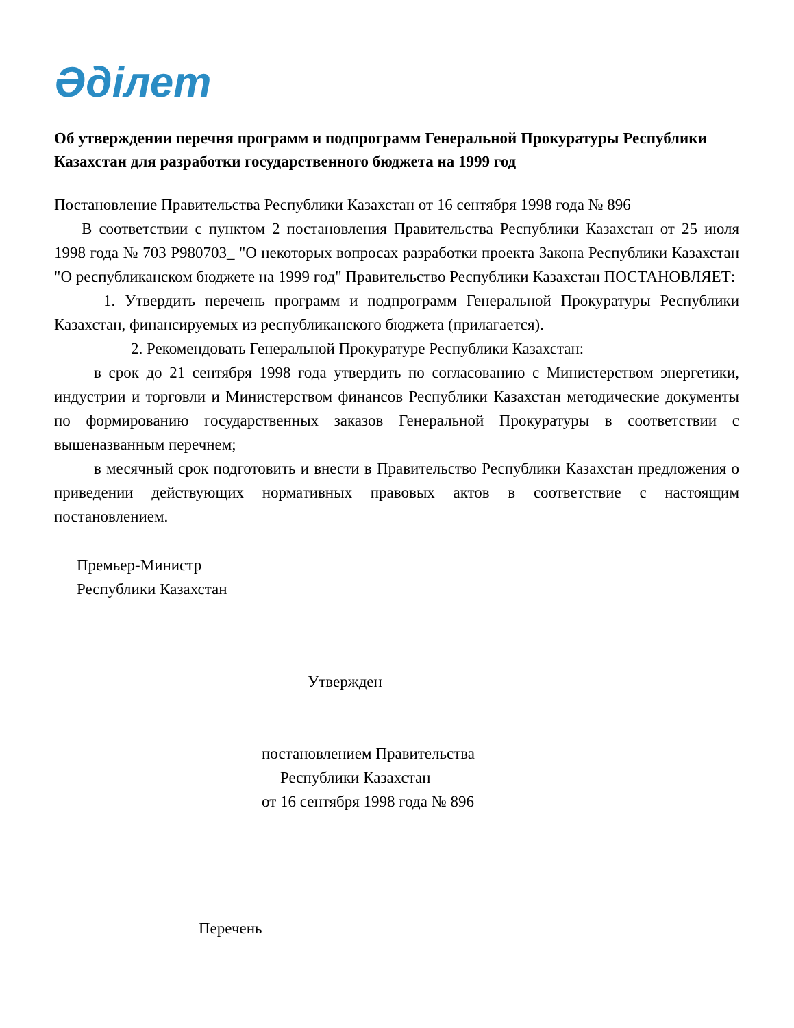Әділет
Об утверждении перечня программ и подпрограмм Генеральной Прокуратуры Республики Казахстан для разработки государственного бюджета на 1999 год
Постановление Правительства Республики Казахстан от 16 сентября 1998 года № 896
В соответствии с пунктом 2 постановления Правительства Республики Казахстан от 25 июля 1998 года № 703 P980703_ "О некоторых вопросах разработки проекта Закона Республики Казахстан "О республиканском бюджете на 1999 год" Правительство Республики Казахстан ПОСТАНОВЛЯЕТ:
1. Утвердить перечень программ и подпрограмм Генеральной Прокуратуры Республики Казахстан, финансируемых из республиканского бюджета (прилагается).
2. Рекомендовать Генеральной Прокуратуре Республики Казахстан:
в срок до 21 сентября 1998 года утвердить по согласованию с Министерством энергетики, индустрии и торговли и Министерством финансов Республики Казахстан методические документы по формированию государственных заказов Генеральной Прокуратуры в соответствии с вышеназванным перечнем;
в месячный срок подготовить и внести в Правительство Республики Казахстан предложения о приведении действующих нормативных правовых актов в соответствие с настоящим постановлением.
Премьер-Министр
Республики Казахстан
Утвержден
постановлением Правительства
Республики Казахстан
от 16 сентября 1998 года № 896
Перечень